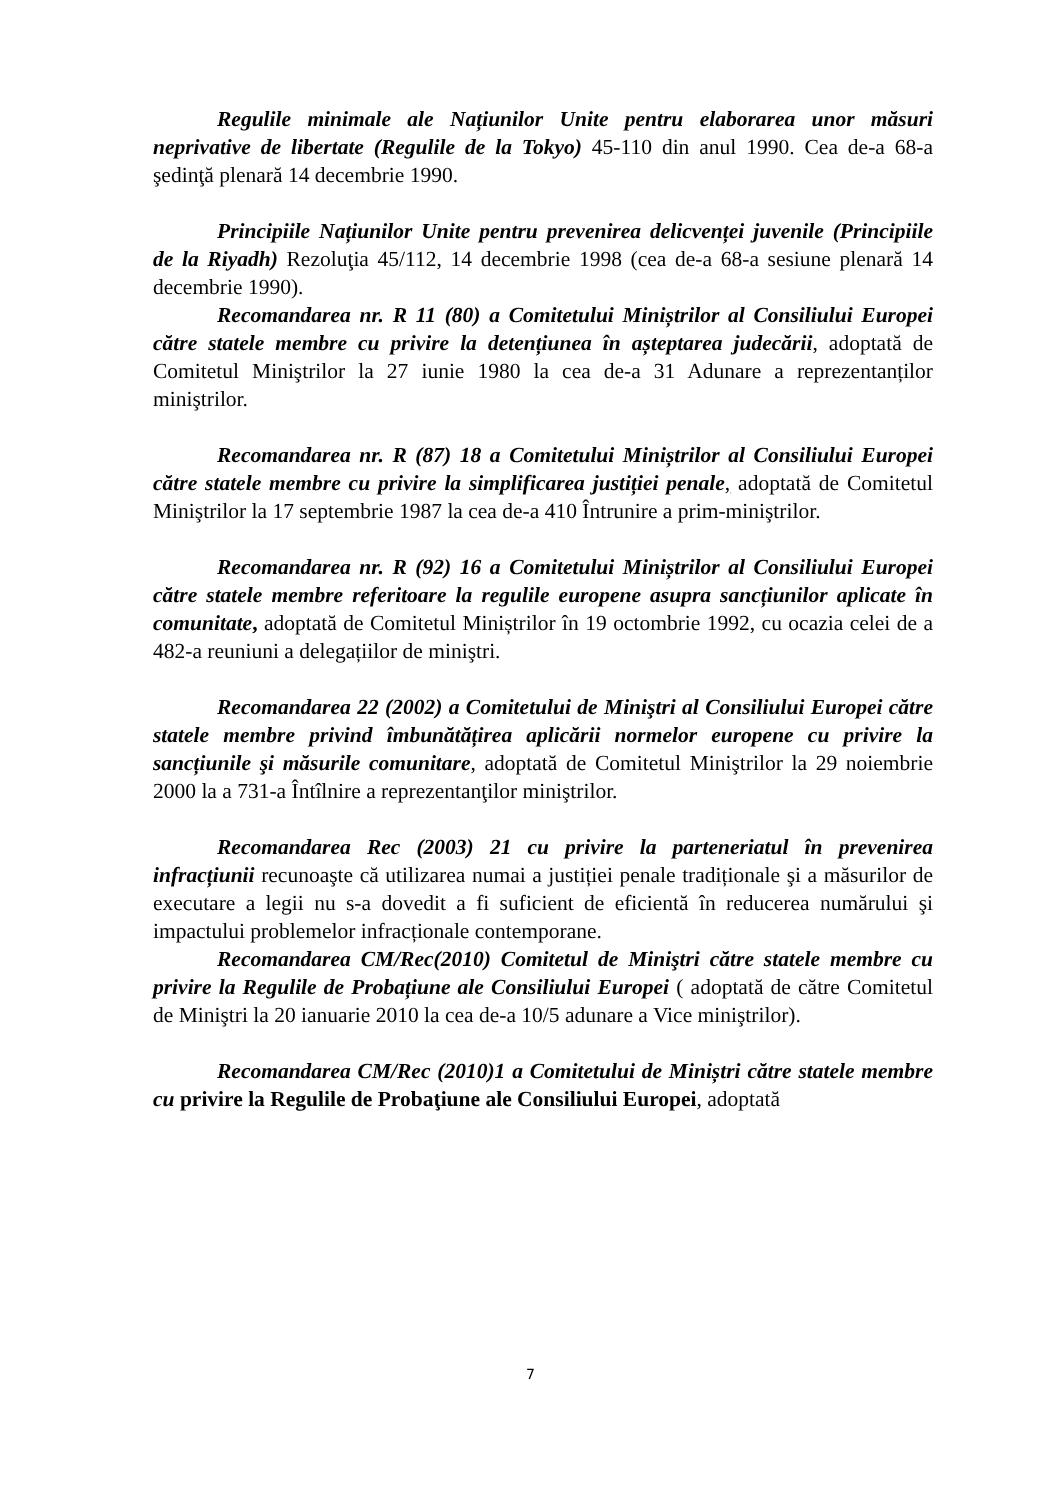Regulile minimale ale Națiunilor Unite pentru elaborarea unor măsuri neprivative de libertate (Regulile de la Tokyo) 45-110 din anul 1990. Cea de-a 68-a şedinţă plenară 14 decembrie 1990.
Principiile Națiunilor Unite pentru prevenirea delicvenței juvenile (Principiile de la Riyadh) Rezoluţia 45/112, 14 decembrie 1998 (cea de-a 68-a sesiune plenară 14 decembrie 1990).
Recomandarea nr. R 11 (80) a Comitetului Miniștrilor al Consiliului Europei către statele membre cu privire la detențiunea în așteptarea judecării, adoptată de Comitetul Miniştrilor la 27 iunie 1980 la cea de-a 31 Adunare a reprezentanților miniştrilor.
Recomandarea nr. R (87) 18 a Comitetului Miniștrilor al Consiliului Europei către statele membre cu privire la simplificarea justiției penale, adoptată de Comitetul Miniştrilor la 17 septembrie 1987 la cea de-a 410 Întrunire a prim-miniştrilor.
Recomandarea nr. R (92) 16 a Comitetului Miniștrilor al Consiliului Europei către statele membre referitoare la regulile europene asupra sancțiunilor aplicate în comunitate, adoptată de Comitetul Miniștrilor în 19 octombrie 1992, cu ocazia celei de a 482-a reuniuni a delegațiilor de miniştri.
Recomandarea 22 (2002) a Comitetului de Miniştri al Consiliului Europei către statele membre privind îmbunătățirea aplicării normelor europene cu privire la sancțiunile şi măsurile comunitare, adoptată de Comitetul Miniştrilor la 29 noiembrie 2000 la a 731-a Întîlnire a reprezentanţilor miniştrilor.
Recomandarea Rec (2003) 21 cu privire la parteneriatul în prevenirea infracțiunii recunoaşte că utilizarea numai a justiției penale tradiționale şi a măsurilor de executare a legii nu s-a dovedit a fi suficient de eficientă în reducerea numărului şi impactului problemelor infracționale contemporane.
Recomandarea CM/Rec(2010) Comitetul de Miniştri către statele membre cu privire la Regulile de Probațiune ale Consiliului Europei ( adoptată de către Comitetul de Miniştri la 20 ianuarie 2010 la cea de-a 10/5 adunare a Vice miniştrilor).
Recomandarea CM/Rec (2010)1 a Comitetului de Miniștri către statele membre cu privire la Regulile de Probaţiune ale Consiliului Europei, adoptată
7